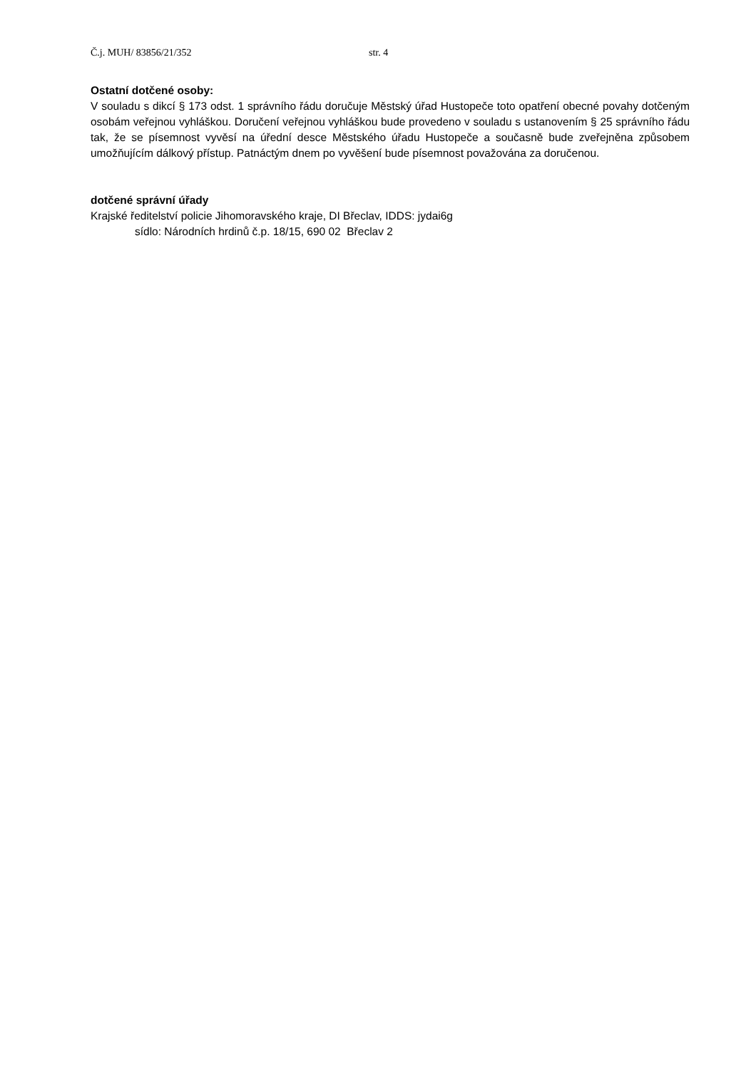Č.j. MUH/ 83856/21/352 str. 4
Ostatní dotčené osoby:
V souladu s dikcí § 173 odst. 1 správního řádu doručuje Městský úřad Hustopeče toto opatření obecné povahy dotčeným osobám veřejnou vyhláškou. Doručení veřejnou vyhláškou bude provedeno v souladu s ustanovením § 25 správního řádu tak, že se písemnost vyvěsí na úřední desce Městského úřadu Hustopeče a současně bude zveřejněna způsobem umožňujícím dálkový přístup. Patnáctým dnem po vyvěšení bude písemnost považována za doručenou.
dotčené správní úřady
Krajské ředitelství policie Jihomoravského kraje, DI Břeclav, IDDS: jydai6g
sídlo: Národních hrdinů č.p. 18/15, 690 02 Břeclav 2